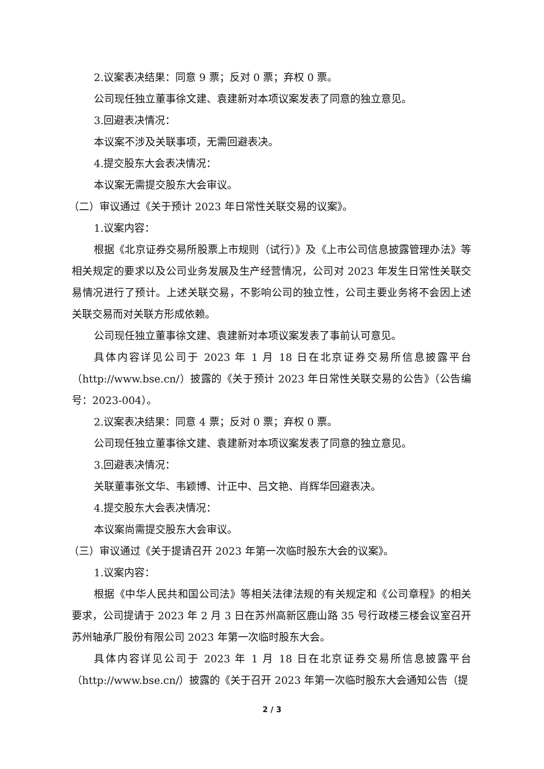2.议案表决结果：同意 9 票；反对 0 票；弃权 0 票。
公司现任独立董事徐文建、袁建新对本项议案发表了同意的独立意见。
3.回避表决情况：
本议案不涉及关联事项，无需回避表决。
4.提交股东大会表决情况：
本议案无需提交股东大会审议。
（二）审议通过《关于预计 2023 年日常性关联交易的议案》。
1.议案内容：
根据《北京证券交易所股票上市规则（试行）》及《上市公司信息披露管理办法》等相关规定的要求以及公司业务发展及生产经营情况，公司对 2023 年发生日常性关联交易情况进行了预计。上述关联交易，不影响公司的独立性，公司主要业务将不会因上述关联交易而对关联方形成依赖。
公司现任独立董事徐文建、袁建新对本项议案发表了事前认可意见。
具体内容详见公司于 2023 年 1 月 18 日在北京证券交易所信息披露平台（http://www.bse.cn/）披露的《关于预计 2023 年日常性关联交易的公告》（公告编号：2023-004）。
2.议案表决结果：同意 4 票；反对 0 票；弃权 0 票。
公司现任独立董事徐文建、袁建新对本项议案发表了同意的独立意见。
3.回避表决情况：
关联董事张文华、韦颖博、计正中、吕文艳、肖辉华回避表决。
4.提交股东大会表决情况：
本议案尚需提交股东大会审议。
（三）审议通过《关于提请召开 2023 年第一次临时股东大会的议案》。
1.议案内容：
根据《中华人民共和国公司法》等相关法律法规的有关规定和《公司章程》的相关要求，公司提请于 2023 年 2 月 3 日在苏州高新区鹿山路 35 号行政楼三楼会议室召开苏州轴承厂股份有限公司 2023 年第一次临时股东大会。
具体内容详见公司于 2023 年 1 月 18 日在北京证券交易所信息披露平台（http://www.bse.cn/）披露的《关于召开 2023 年第一次临时股东大会通知公告（提
2 / 3